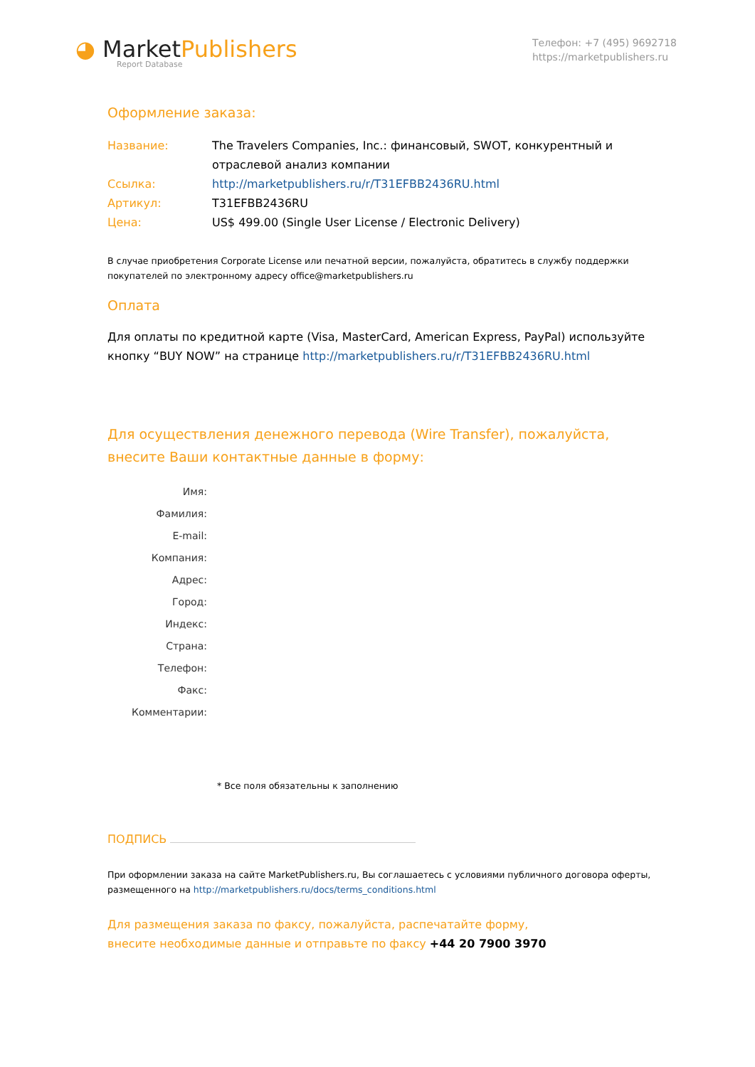◕ Market Publishers
Report Database
Телефон: +7 (495) 9692718
https://marketpublishers.ru
Оформление заказа:
Название: The Travelers Companies, Inc.: финансовый, SWOT, конкурентный и отраслевой анализ компании
Ссылка: http://marketpublishers.ru/r/T31EFBB2436RU.html
Артикул: T31EFBB2436RU
Цена: US$ 499.00 (Single User License / Electronic Delivery)
В случае приобретения Corporate License или печатной версии, пожалуйста, обратитесь в службу поддержки покупателей по электронному адресу office@marketpublishers.ru
Оплата
Для оплаты по кредитной карте (Visa, MasterCard, American Express, PayPal) используйте кнопку “BUY NOW” на странице http://marketpublishers.ru/r/T31EFBB2436RU.html
Для осуществления денежного перевода (Wire Transfer), пожалуйста,
внесите Ваши контактные данные в форму:
Имя:
Фамилия:
E-mail:
Компания:
Адрес:
Город:
Индекс:
Страна:
Телефон:
Факс:
Комментарии:
* Все поля обязательны к заполнению
ПОДПИСЬ
При оформлении заказа на сайте MarketPublishers.ru, Вы соглашаетесь с условиями публичного договора оферты, размещенного на http://marketpublishers.ru/docs/terms_conditions.html
Для размещения заказа по факсу, пожалуйста, распечатайте форму,
внесите необходимые данные и отправьте по факсу +44 20 7900 3970